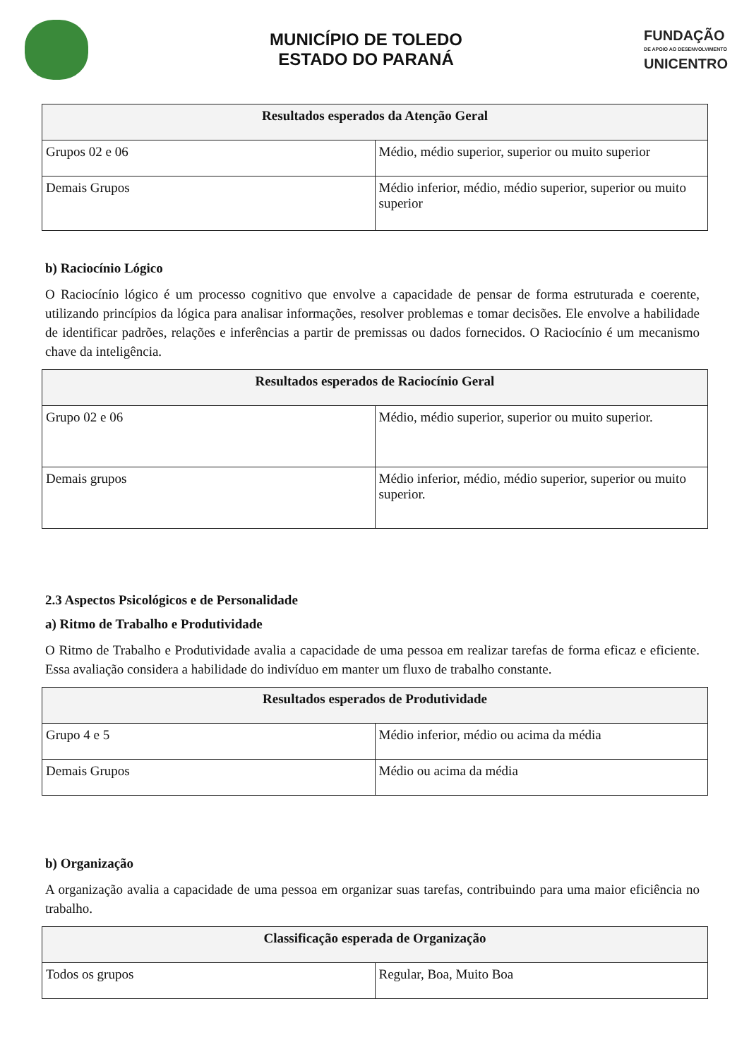MUNICÍPIO DE TOLEDO
ESTADO DO PARANÁ
FUNDAÇÃO
DE APOIO AO DESENVOLVIMENTO
UNICENTRO
| Resultados esperados da Atenção Geral | |
| --- | --- |
| Grupos 02 e 06 | Médio, médio superior, superior ou muito superior |
| Demais Grupos | Médio inferior, médio, médio superior, superior ou muito superior |
b) Raciocínio Lógico
O Raciocínio lógico é um processo cognitivo que envolve a capacidade de pensar de forma estruturada e coerente, utilizando princípios da lógica para analisar informações, resolver problemas e tomar decisões. Ele envolve a habilidade de identificar padrões, relações e inferências a partir de premissas ou dados fornecidos. O Raciocínio é um mecanismo chave da inteligência.
| Resultados esperados de Raciocínio Geral | |
| --- | --- |
| Grupo 02 e 06 | Médio, médio superior, superior ou muito superior. |
| Demais grupos | Médio inferior, médio, médio superior, superior ou muito superior. |
2.3 Aspectos Psicológicos e de Personalidade
a) Ritmo de Trabalho e Produtividade
O Ritmo de Trabalho e Produtividade avalia a capacidade de uma pessoa em realizar tarefas de forma eficaz e eficiente. Essa avaliação considera a habilidade do indivíduo em manter um fluxo de trabalho constante.
| Resultados esperados de Produtividade | |
| --- | --- |
| Grupo 4 e 5 | Médio inferior, médio ou acima da média |
| Demais Grupos | Médio ou acima da média |
b) Organização
A organização avalia a capacidade de uma pessoa em organizar suas tarefas, contribuindo para uma maior eficiência no trabalho.
| Classificação esperada de Organização | |
| --- | --- |
| Todos os grupos | Regular, Boa, Muito Boa |